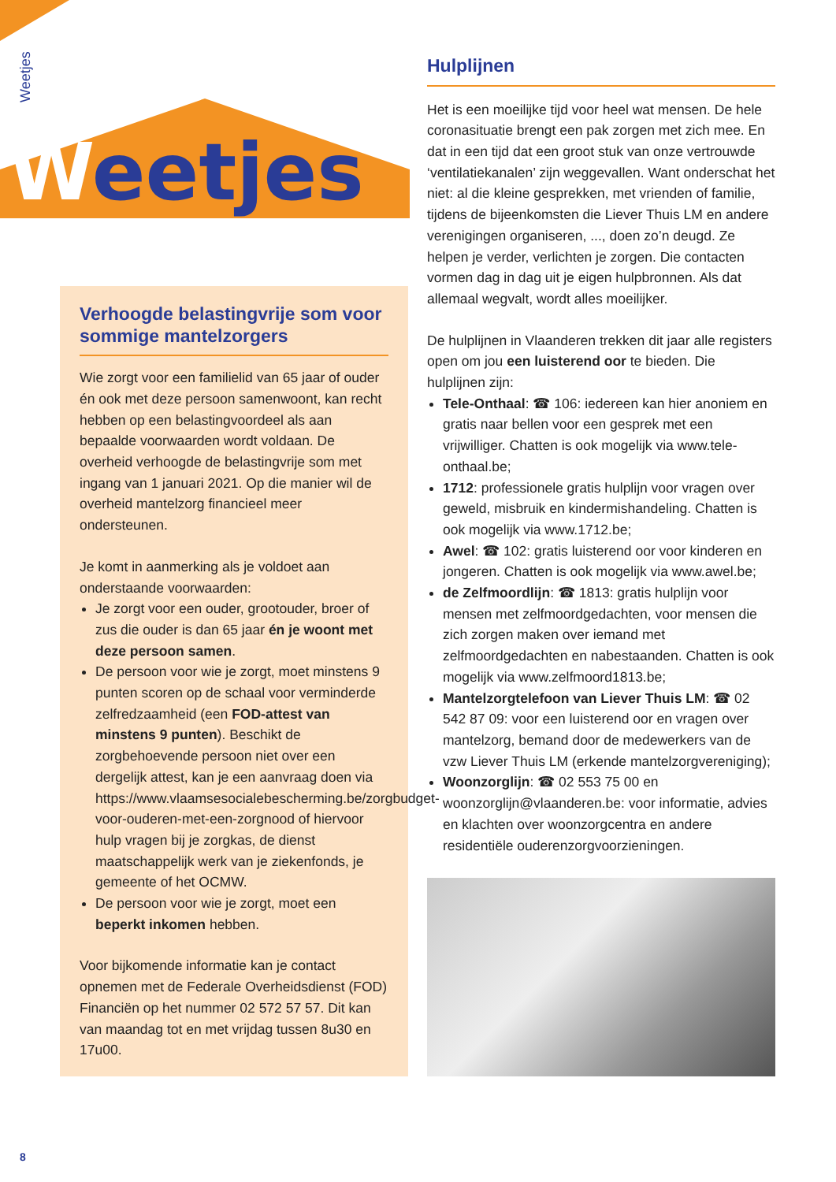Weetjes
Weetjes
Hulplijnen
Het is een moeilijke tijd voor heel wat mensen. De hele coronasituatie brengt een pak zorgen met zich mee. En dat in een tijd dat een groot stuk van onze vertrouwde ‘ventilatiekanalen’ zijn weggevallen. Want onderschat het niet: al die kleine gesprekken, met vrienden of familie, tijdens de bijeenkomsten die Liever Thuis LM en andere verenigingen organiseren, ..., doen zo’n deugd. Ze helpen je verder, verlichten je zorgen. Die contacten vormen dag in dag uit je eigen hulpbronnen. Als dat allemaal wegvalt, wordt alles moeilijker.
De hulplijnen in Vlaanderen trekken dit jaar alle registers open om jou een luisterend oor te bieden. Die hulplijnen zijn:
Tele-Onthaal: ☎ 106: iedereen kan hier anoniem en gratis naar bellen voor een gesprek met een vrijwilliger. Chatten is ook mogelijk via www.tele-onthaal.be;
1712: professionele gratis hulplijn voor vragen over geweld, misbruik en kindermishandeling. Chatten is ook mogelijk via www.1712.be;
Awel: ☎ 102: gratis luisterend oor voor kinderen en jongeren. Chatten is ook mogelijk via www.awel.be;
de Zelfmoordlijn: ☎ 1813: gratis hulplijn voor mensen met zelfmoordgedachten, voor mensen die zich zorgen maken over iemand met zelfmoordgedachten en nabestaanden. Chatten is ook mogelijk via www.zelfmoord1813.be;
Mantelzorgtelefoon van Liever Thuis LM: ☎ 02 542 87 09: voor een luisterend oor en vragen over mantelzorg, bemand door de medewerkers van de vzw Liever Thuis LM (erkende mantelzorgvereniging);
Woonzorglijn: ☎ 02 553 75 00 en woonzorglijn@vlaanderen.be: voor informatie, advies en klachten over woonzorgcentra en andere residentiële ouderenzorgvoorzieningen.
Verhoogde belastingvrije som voor sommige mantelzorgers
Wie zorgt voor een familielid van 65 jaar of ouder én ook met deze persoon samenwoont, kan recht hebben op een belastingvoordeel als aan bepaalde voorwaarden wordt voldaan. De overheid verhoogde de belastingvrije som met ingang van 1 januari 2021. Op die manier wil de overheid mantelzorg financieel meer ondersteunen.
Je komt in aanmerking als je voldoet aan onderstaande voorwaarden:
Je zorgt voor een ouder, grootouder, broer of zus die ouder is dan 65 jaar én je woont met deze persoon samen.
De persoon voor wie je zorgt, moet minstens 9 punten scoren op de schaal voor verminderde zelfredzaamheid (een FOD-attest van minstens 9 punten). Beschikt de zorgbehoevende persoon niet over een dergelijk attest, kan je een aanvraag doen via https://www.vlaamsesocialebescherming.be/zorgbudget-voor-ouderen-met-een-zorgnood of hiervoor hulp vragen bij je zorgkas, de dienst maatschappelijk werk van je ziekenfonds, je gemeente of het OCMW.
De persoon voor wie je zorgt, moet een beperkt inkomen hebben.
Voor bijkomende informatie kan je contact opnemen met de Federale Overheidsdienst (FOD) Financiën op het nummer 02 572 57 57. Dit kan van maandag tot en met vrijdag tussen 8u30 en 17u00.
8